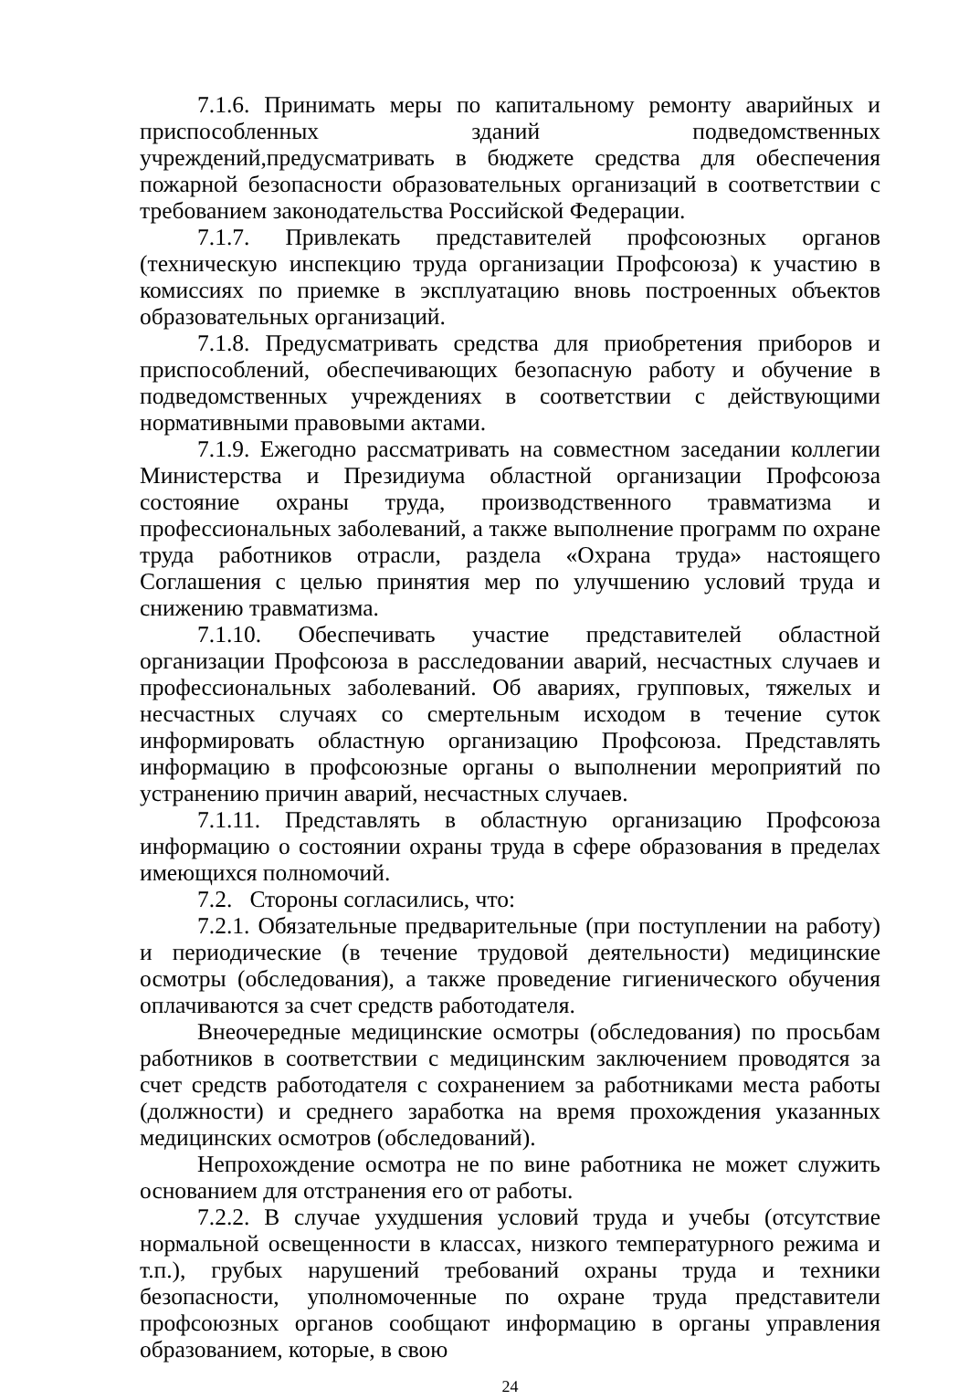7.1.6. Принимать меры по капитальному ремонту аварийных и приспособленных зданий подведомственных учреждений,предусматривать в бюджете средства для обеспечения пожарной безопасности образовательных организаций в соответствии с требованием законодательства Российской Федерации.
7.1.7. Привлекать представителей профсоюзных органов (техническую инспекцию труда организации Профсоюза) к участию в комиссиях по приемке в эксплуатацию вновь построенных объектов образовательных организаций.
7.1.8. Предусматривать средства для приобретения приборов и приспособлений, обеспечивающих безопасную работу и обучение в подведомственных учреждениях в соответствии с действующими нормативными правовыми актами.
7.1.9. Ежегодно рассматривать на совместном заседании коллегии Министерства и Президиума областной организации Профсоюза состояние охраны труда, производственного травматизма и профессиональных заболеваний, а также выполнение программ по охране труда работников отрасли, раздела «Охрана труда» настоящего Соглашения с целью принятия мер по улучшению условий труда и снижению травматизма.
7.1.10. Обеспечивать участие представителей областной организации Профсоюза в расследовании аварий, несчастных случаев и профессиональных заболеваний. Об авариях, групповых, тяжелых и несчастных случаях со смертельным исходом в течение суток информировать областную организацию Профсоюза. Представлять информацию в профсоюзные органы о выполнении мероприятий по устранению причин аварий, несчастных случаев.
7.1.11. Представлять в областную организацию Профсоюза информацию о состоянии охраны труда в сфере образования в пределах имеющихся полномочий.
7.2. Стороны согласились, что:
7.2.1. Обязательные предварительные (при поступлении на работу) и периодические (в течение трудовой деятельности) медицинские осмотры (обследования), а также проведение гигиенического обучения оплачиваются за счет средств работодателя.
Внеочередные медицинские осмотры (обследования) по просьбам работников в соответствии с медицинским заключением проводятся за счет средств работодателя с сохранением за работниками места работы (должности) и среднего заработка на время прохождения указанных медицинских осмотров (обследований).
Непрохождение осмотра не по вине работника не может служить основанием для отстранения его от работы.
7.2.2. В случае ухудшения условий труда и учебы (отсутствие нормальной освещенности в классах, низкого температурного режима и т.п.), грубых нарушений требований охраны труда и техники безопасности, уполномоченные по охране труда представители профсоюзных органов сообщают информацию в органы управления образованием, которые, в свою
24